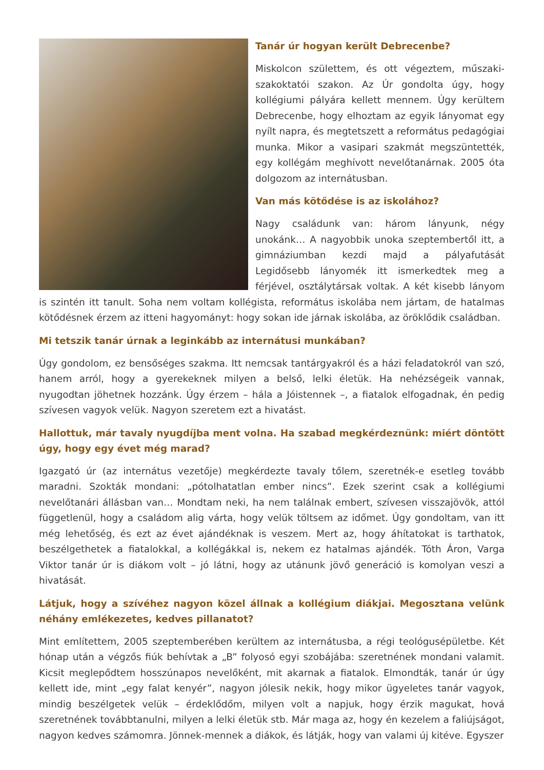Tanár úr hogyan került Debrecenbe?
Miskolcon születtem, és ott végeztem, műszaki-szakoktatói szakon. Az Úr gondolta úgy, hogy kollégiumi pályára kellett mennem. Úgy kerültem Debrecenbe, hogy elhoztam az egyik lányomat egy nyílt napra, és megtetszett a református pedagógiai munka. Mikor a vasipari szakmát megszüntették, egy kollégám meghívott nevelőtanárnak. 2005 óta dolgozom az internátusban.
Van más kötődése is az iskolához?
Nagy családunk van: három lányunk, négy unokánk… A nagyobbik unoka szeptembertől itt, a gimnáziumban kezdi majd a pályafutását Legidősebb lányomék itt ismerkedtek meg a férjével, osztálytársak voltak. A két kisebb lányom is szintén itt tanult. Soha nem voltam kollégista, református iskolába nem jártam, de hatalmas kötődésnek érzem az itteni hagyományt: hogy sokan ide járnak iskolába, az öröklődik családban.
Mi tetszik tanár úrnak a leginkább az internátusi munkában?
Úgy gondolom, ez bensőséges szakma. Itt nemcsak tantárgyakról és a házi feladatokról van szó, hanem arról, hogy a gyerekeknek milyen a belső, lelki életük. Ha nehézségeik vannak, nyugodtan jöhetnek hozzánk. Úgy érzem – hála a Jóistennek –, a fiatalok elfogadnak, én pedig szívesen vagyok velük. Nagyon szeretem ezt a hivatást.
Hallottuk, már tavaly nyugdíjba ment volna. Ha szabad megkérdeznünk: miért döntött úgy, hogy egy évet még marad?
Igazgató úr (az internátus vezetője) megkérdezte tavaly tőlem, szeretnék-e esetleg tovább maradni. Szokták mondani: „pótolhatatlan ember nincs”. Ezek szerint csak a kollégiumi nevelőtanári állásban van… Mondtam neki, ha nem találnak embert, szívesen visszajövök, attól függetlenül, hogy a családom alig várta, hogy velük töltsem az időmet. Úgy gondoltam, van itt még lehetőség, és ezt az évet ajándéknak is veszem. Mert az, hogy áhítatokat is tarthatok, beszélgethetek a fiatalokkal, a kollégákkal is, nekem ez hatalmas ajándék. Tóth Áron, Varga Viktor tanár úr is diákom volt – jó látni, hogy az utánunk jövő generáció is komolyan veszi a hivatását.
Látjuk, hogy a szívéhez nagyon közel állnak a kollégium diákjai. Megosztana velünk néhány emlékezetes, kedves pillanatot?
Mint említettem, 2005 szeptemberében kerültem az internátusba, a régi teológusépületbe. Két hónap után a végzős fiúk behívtak a „B” folyosó egyi szobájába: szeretnének mondani valamit. Kicsit meglepődtem hosszúnapos nevelőként, mit akarnak a fiatalok. Elmondták, tanár úr úgy kellett ide, mint „egy falat kenyér”, nagyon jólesik nekik, hogy mikor ügyeletes tanár vagyok, mindig beszélgetek velük – érdeklődőm, milyen volt a napjuk, hogy érzik magukat, hová szeretnének továbbtanulni, milyen a lelki életük stb. Már maga az, hogy én kezelem a faliújságot, nagyon kedves számomra. Jönnek-mennek a diákok, és látják, hogy van valami új kitéve. Egyszer